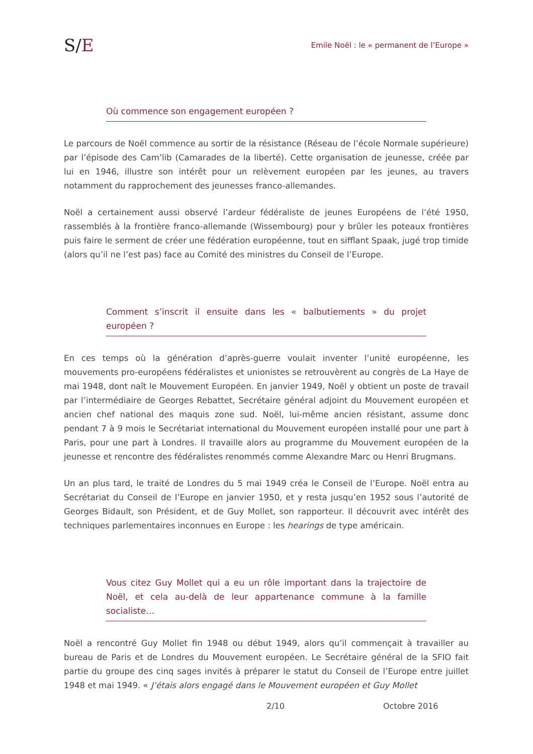S/E
Emile Noël : le « permanent de l’Europe »
Où commence son engagement européen ?
Le parcours de Noël commence au sortir de la résistance (Réseau de l’école Normale supérieure) par l’épisode des Cam’lib (Camarades de la liberté). Cette organisation de jeunesse, créée par lui en 1946, illustre son intérêt pour un relèvement européen par les jeunes, au travers notamment du rapprochement des jeunesses franco-allemandes.
Noël a certainement aussi observé l’ardeur fédéraliste de jeunes Européens de l’été 1950, rassemblés à la frontière franco-allemande (Wissembourg) pour y brûler les poteaux frontières puis faire le serment de créer une fédération européenne, tout en sifflant Spaak, jugé trop timide (alors qu’il ne l’est pas) face au Comité des ministres du Conseil de l’Europe.
Comment s’inscrit il ensuite dans les « balbutiements » du projet européen ?
En ces temps où la génération d’après-guerre voulait inventer l’unité européenne, les mouvements pro-européens fédéralistes et unionistes se retrouvèrent au congrès de La Haye de mai 1948, dont naît le Mouvement Européen. En janvier 1949, Noël y obtient un poste de travail par l’intermédiaire de Georges Rebattet, Secrétaire général adjoint du Mouvement européen et ancien chef national des maquis zone sud. Noël, lui-même ancien résistant, assume donc pendant 7 à 9 mois le Secrétariat international du Mouvement européen installé pour une part à Paris, pour une part à Londres. Il travaille alors au programme du Mouvement européen de la jeunesse et rencontre des fédéralistes renommés comme Alexandre Marc ou Henri Brugmans.
Un an plus tard, le traité de Londres du 5 mai 1949 créa le Conseil de l’Europe. Noël entra au Secrétariat du Conseil de l’Europe en janvier 1950, et y resta jusqu’en 1952 sous l’autorité de Georges Bidault, son Président, et de Guy Mollet, son rapporteur. Il découvrit avec intérêt des techniques parlementaires inconnues en Europe : les hearings de type américain.
Vous citez Guy Mollet qui a eu un rôle important dans la trajectoire de Noël, et cela au-delà de leur appartenance commune à la famille socialiste…
Noël a rencontré Guy Mollet fin 1948 ou début 1949, alors qu’il commençait à travailler au bureau de Paris et de Londres du Mouvement européen. Le Secrétaire général de la SFIO fait partie du groupe des cinq sages invités à préparer le statut du Conseil de l’Europe entre juillet 1948 et mai 1949. « J’étais alors engagé dans le Mouvement européen et Guy Mollet
2/10 Octobre 2016